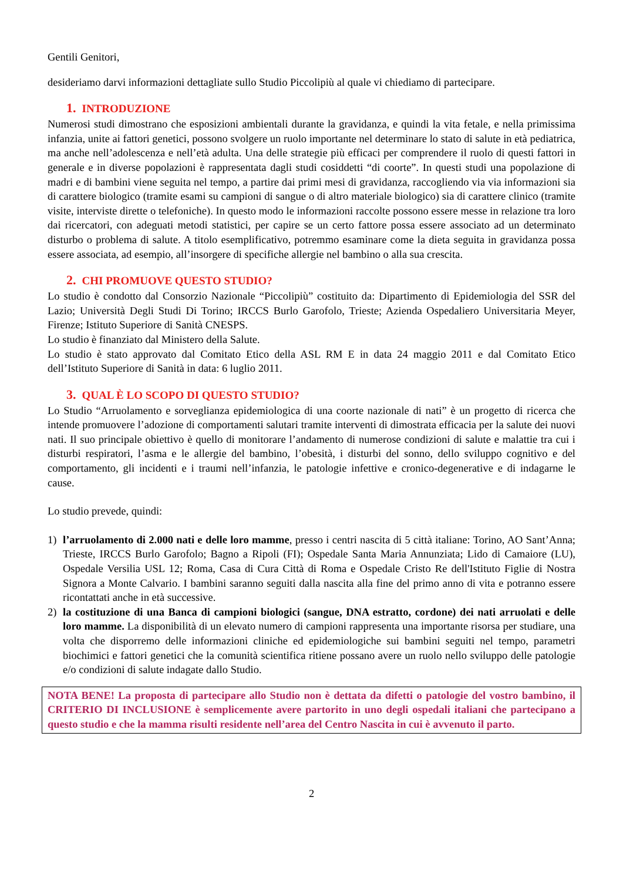Gentili Genitori,
desideriamo darvi informazioni dettagliate sullo Studio Piccolipiù al quale vi chiediamo di partecipare.
1. INTRODUZIONE
Numerosi studi dimostrano che esposizioni ambientali durante la gravidanza, e quindi la vita fetale, e nella primissima infanzia, unite ai fattori genetici, possono svolgere un ruolo importante nel determinare lo stato di salute in età pediatrica, ma anche nell’adolescenza e nell’età adulta. Una delle strategie più efficaci per comprendere il ruolo di questi fattori in generale e in diverse popolazioni è rappresentata dagli studi cosiddetti “di coorte”. In questi studi una popolazione di madri e di bambini viene seguita nel tempo, a partire dai primi mesi di gravidanza, raccogliendo via via informazioni sia di carattere biologico (tramite esami su campioni di sangue o di altro materiale biologico) sia di carattere clinico (tramite visite, interviste dirette o telefoniche). In questo modo le informazioni raccolte possono essere messe in relazione tra loro dai ricercatori, con adeguati metodi statistici, per capire se un certo fattore possa essere associato ad un determinato disturbo o problema di salute. A titolo esemplificativo, potremmo esaminare come la dieta seguita in gravidanza possa essere associata, ad esempio, all’insorgere di specifiche allergie nel bambino o alla sua crescita.
2. CHI PROMUOVE QUESTO STUDIO?
Lo studio è condotto dal Consorzio Nazionale “Piccolipiù” costituito da: Dipartimento di Epidemiologia del SSR del Lazio; Università Degli Studi Di Torino; IRCCS Burlo Garofolo, Trieste; Azienda Ospedaliero Universitaria Meyer, Firenze; Istituto Superiore di Sanità CNESPS.
Lo studio è finanziato dal Ministero della Salute.
Lo studio è stato approvato dal Comitato Etico della ASL RM E in data 24 maggio 2011 e dal Comitato Etico dell’Istituto Superiore di Sanità in data: 6 luglio 2011.
3. QUAL È LO SCOPO DI QUESTO STUDIO?
Lo Studio “Arruolamento e sorveglianza epidemiologica di una coorte nazionale di nati” è un progetto di ricerca che intende promuovere l’adozione di comportamenti salutari tramite interventi di dimostrata efficacia per la salute dei nuovi nati. Il suo principale obiettivo è quello di monitorare l’andamento di numerose condizioni di salute e malattie tra cui i disturbi respiratori, l’asma e le allergie del bambino, l’obesità, i disturbi del sonno, dello sviluppo cognitivo e del comportamento, gli incidenti e i traumi nell’infanzia, le patologie infettive e cronico-degenerative e di indagarne le cause.
Lo studio prevede, quindi:
1) l’arruolamento di 2.000 nati e delle loro mamme, presso i centri nascita di 5 città italiane: Torino, AO Sant’Anna; Trieste, IRCCS Burlo Garofolo; Bagno a Ripoli (FI); Ospedale Santa Maria Annunziata; Lido di Camaiore (LU), Ospedale Versilia USL 12; Roma, Casa di Cura Città di Roma e Ospedale Cristo Re dell'Istituto Figlie di Nostra Signora a Monte Calvario. I bambini saranno seguiti dalla nascita alla fine del primo anno di vita e potranno essere ricontattati anche in età successive.
2) la costituzione di una Banca di campioni biologici (sangue, DNA estratto, cordone) dei nati arruolati e delle loro mamme. La disponibilità di un elevato numero di campioni rappresenta una importante risorsa per studiare, una volta che disporremo delle informazioni cliniche ed epidemiologiche sui bambini seguiti nel tempo, parametri biochimici e fattori genetici che la comunità scientifica ritiene possano avere un ruolo nello sviluppo delle patologie e/o condizioni di salute indagate dallo Studio.
NOTA BENE! La proposta di partecipare allo Studio non è dettata da difetti o patologie del vostro bambino, il CRITERIO DI INCLUSIONE è semplicemente avere partorito in uno degli ospedali italiani che partecipano a questo studio e che la mamma risulti residente nell’area del Centro Nascita in cui è avvenuto il parto.
2